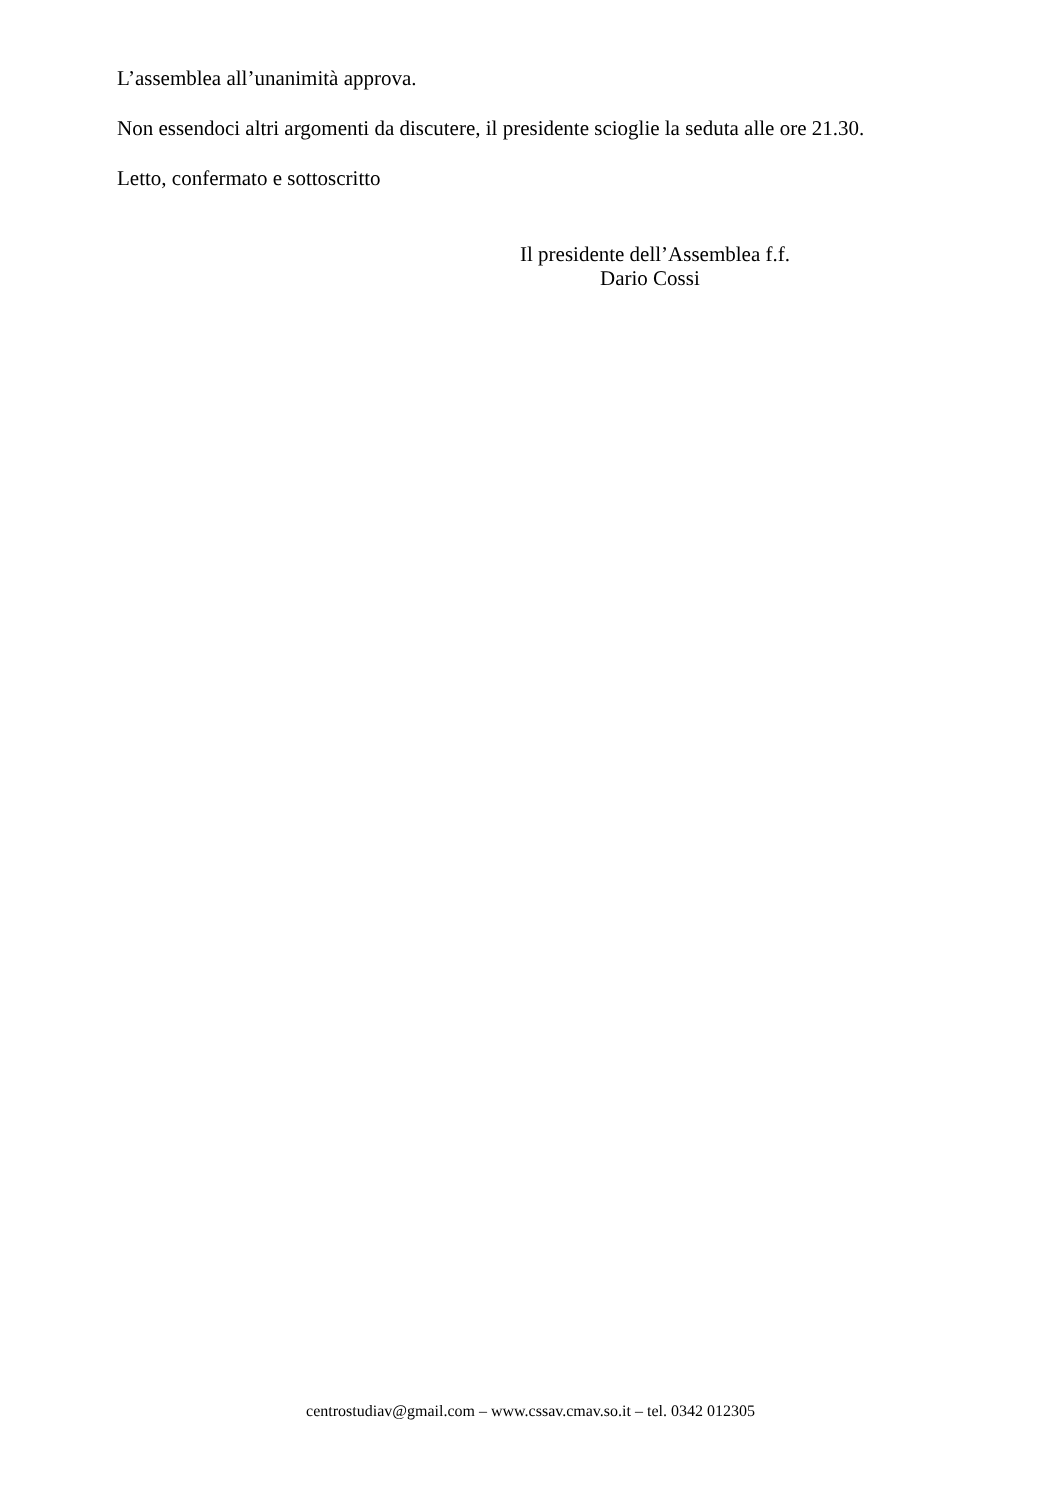L’assemblea all’unanimità approva.
Non essendoci altri argomenti da discutere, il presidente scioglie la seduta alle ore 21.30.
Letto, confermato e sottoscritto
Il presidente dell’Assemblea f.f.
Dario Cossi
centrostudiav@gmail.com – www.cssav.cmav.so.it – tel. 0342 012305